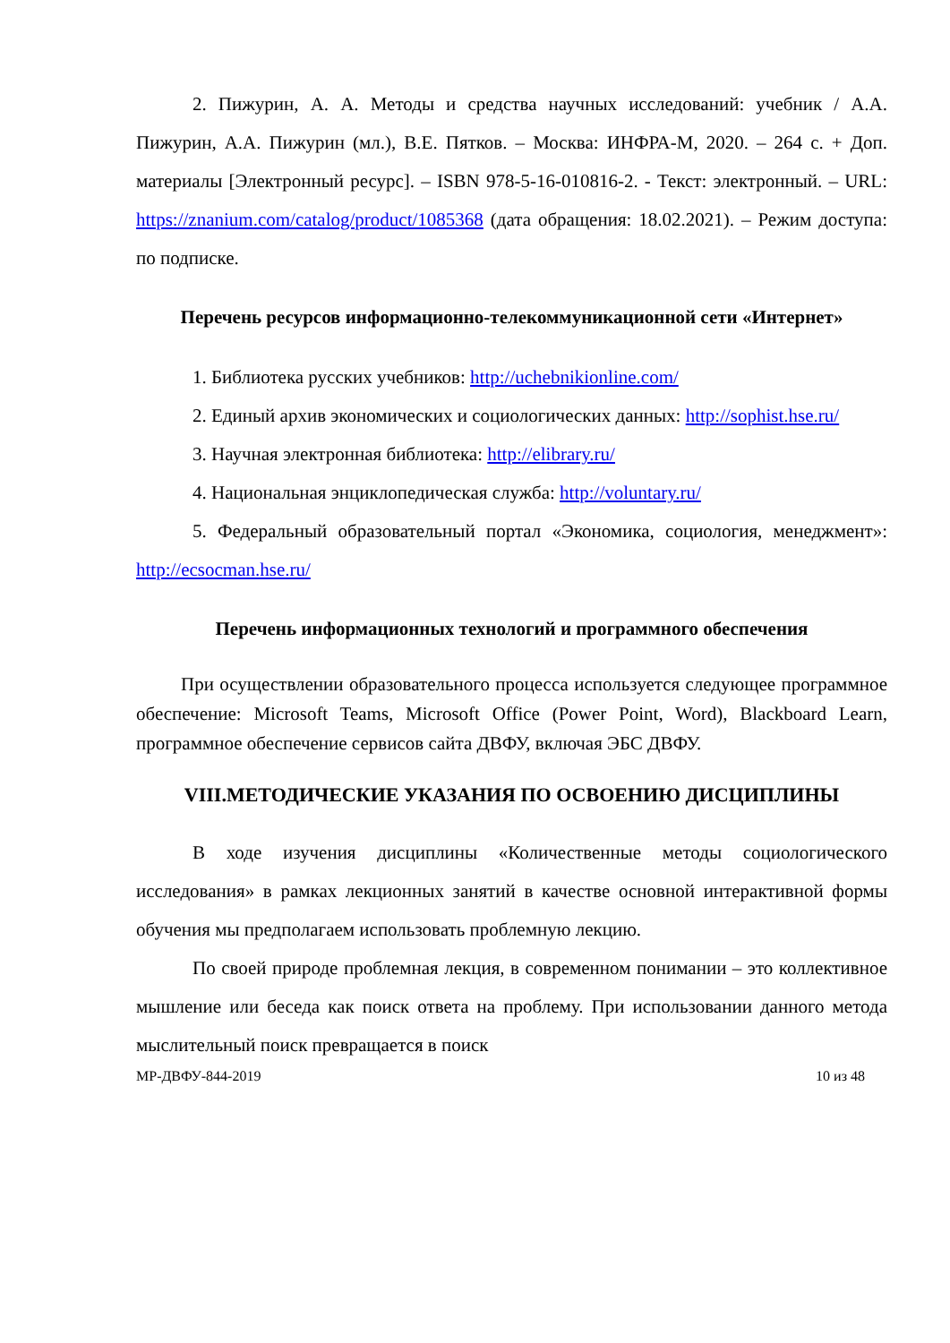2. Пижурин, А. А. Методы и средства научных исследований: учебник / А.А. Пижурин, А.А. Пижурин (мл.), В.Е. Пятков. – Москва: ИНФРА-М, 2020. – 264 с. + Доп. материалы [Электронный ресурс]. – ISBN 978-5-16-010816-2. - Текст: электронный. – URL: https://znanium.com/catalog/product/1085368 (дата обращения: 18.02.2021). – Режим доступа: по подписке.
Перечень ресурсов информационно-телекоммуникационной сети «Интернет»
1. Библиотека русских учебников: http://uchebnikionline.com/
2. Единый архив экономических и социологических данных: http://sophist.hse.ru/
3. Научная электронная библиотека: http://elibrary.ru/
4. Национальная энциклопедическая служба: http://voluntary.ru/
5. Федеральный образовательный портал «Экономика, социология, менеджмент»: http://ecsocman.hse.ru/
Перечень информационных технологий и программного обеспечения
При осуществлении образовательного процесса используется следующее программное обеспечение: Microsoft Teams, Microsoft Office (Power Point, Word), Blackboard Learn, программное обеспечение сервисов сайта ДВФУ, включая ЭБС ДВФУ.
VIII.МЕТОДИЧЕСКИЕ УКАЗАНИЯ ПО ОСВОЕНИЮ ДИСЦИПЛИНЫ
В ходе изучения дисциплины «Количественные методы социологического исследования» в рамках лекционных занятий в качестве основной интерактивной формы обучения мы предполагаем использовать проблемную лекцию.
По своей природе проблемная лекция, в современном понимании – это коллективное мышление или беседа как поиск ответа на проблему. При использовании данного метода мыслительный поиск превращается в поиск
МР-ДВФУ-844-2019 10 из 48